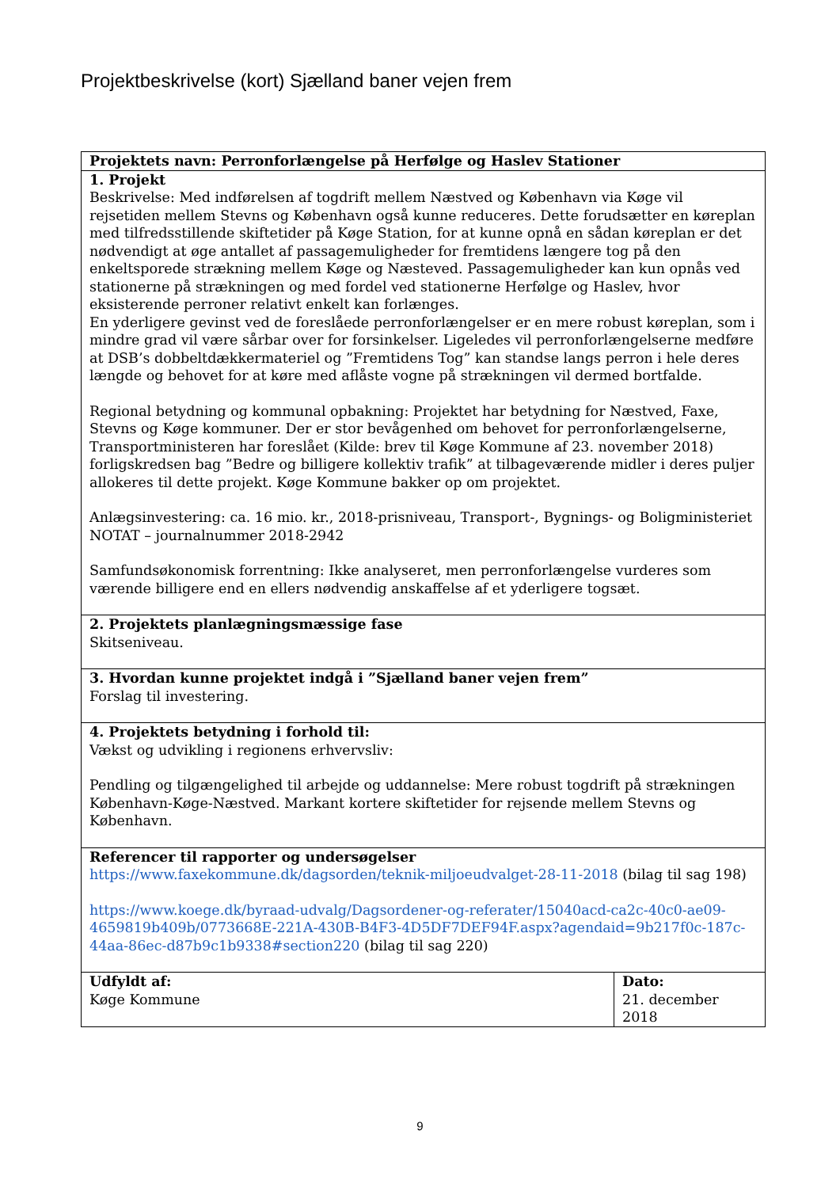Projektbeskrivelse (kort) Sjælland baner vejen frem
| Projektets navn: Perronforlængelse på Herfølge og Haslev Stationer | |
| 1. Projekt Beskrivelse: Med indførelsen af togdrift mellem Næstved og København via Køge vil rejsetiden mellem Stevns og København også kunne reduceres. Dette forudsætter en køreplan med tilfredsstillende skiftetider på Køge Station, for at kunne opnå en sådan køreplan er det nødvendigt at øge antallet af passagemuligheder for fremtidens længere tog på den enkeltsporede strækning mellem Køge og Næsteved. Passagemuligheder kan kun opnås ved stationerne på strækningen og med fordel ved stationerne Herfølge og Haslev, hvor eksisterende perroner relativt enkelt kan forlænges. En yderligere gevinst ved de foreslåede perronforlængelser er en mere robust køreplan, som i mindre grad vil være sårbar over for forsinkelser. Ligeledes vil perronforlængelserne medføre at DSB’s dobbeltdækkermateriel og ”Fremtidens Tog” kan standse langs perron i hele deres længde og behovet for at køre med aflåste vogne på strækningen vil dermed bortfalde. Regional betydning og kommunal opbakning: Projektet har betydning for Næstved, Faxe, Stevns og Køge kommuner. Der er stor bevågenhed om behovet for perronforlængelserne, Transportministeren har foreslået (Kilde: brev til Køge Kommune af 23. november 2018) forligskredsen bag ”Bedre og billigere kollektiv trafik” at tilbageværende midler i deres puljer allokeres til dette projekt. Køge Kommune bakker op om projektet. Anlægsinvestering: ca. 16 mio. kr., 2018-prisniveau, Transport-, Bygnings- og Boligministeriet NOTAT – journalnummer 2018-2942 Samfundsøkonomisk forrentning: Ikke analyseret, men perronforlængelse vurderes som værende billigere end en ellers nødvendig anskaffelse af et yderligere togsæt. | |
| 2. Projektets planlægningsmæssige fase Skitseniveau. | |
| 3. Hvordan kunne projektet indgå i ”Sjælland baner vejen frem” Forslag til investering. | |
| 4. Projektets betydning i forhold til: Vækst og udvikling i regionens erhvervsliv: Pendling og tilgængelighed til arbejde og uddannelse: Mere robust togdrift på strækningen København-Køge-Næstved. Markant kortere skiftetider for rejsende mellem Stevns og København. | |
| Referencer til rapporter og undersøgelser https://www.faxekommune.dk/dagsorden/teknik-miljoeudvalget-28-11-2018 (bilag til sag 198) https://www.koege.dk/byraad-udvalg/Dagsordener-og-referater/15040acd-ca2c-40c0-ae09-4659819b409b/0773668E-221A-430B-B4F3-4D5DF7DEF94F.aspx?agendaid=9b217f0c-187c-44aa-86ec-d87b9c1b9338#section220 (bilag til sag 220) | |
| Udfyldt af: Køge Kommune | Dato: 21. december 2018 |
9